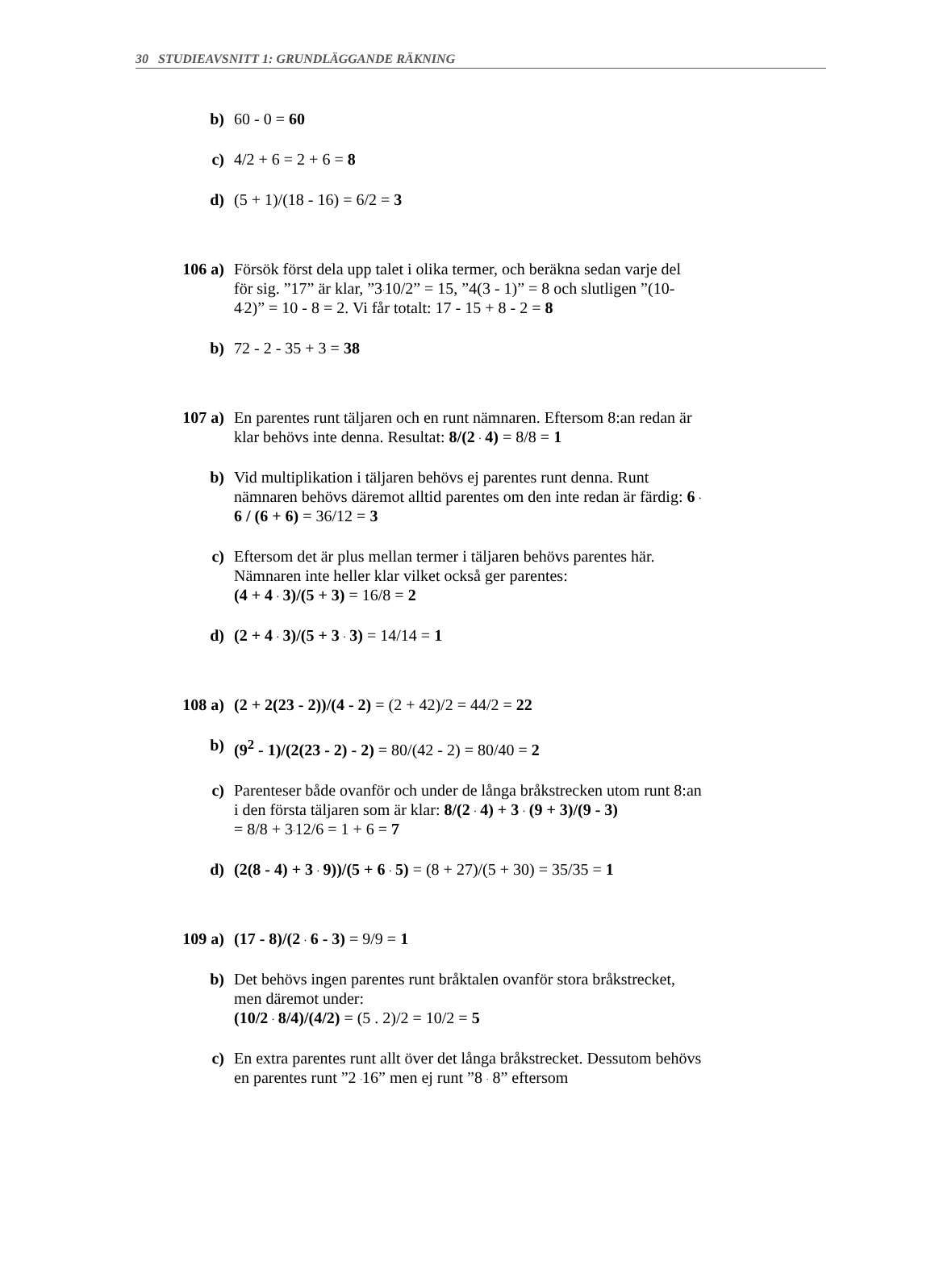30 STUDIEAVSNITT 1: GRUNDLÄGGANDE RÄKNING
b) 60 - 0 = 60
c) 4/2 + 6 = 2 + 6 = 8
d) (5 + 1)/(18 - 16) = 6/2 = 3
106 a) Försök först dela upp talet i olika termer, och beräkna sedan varje del för sig. ”17” är klar, ”3<sup>.</sup>10/2” = 15, ”4(3 - 1)” = 8 och slutligen ”(10-4<sup>.</sup>2)” = 10 - 8 = 2. Vi får totalt: 17 - 15 + 8 - 2 = 8
b) 72 - 2 - 35 + 3 = 38
107 a) En parentes runt täljaren och en runt nämnaren. Eftersom 8:an redan är klar behövs inte denna. Resultat: 8/(2 <sup>.</sup> 4) = 8/8 = 1
b) Vid multiplikation i täljaren behövs ej parentes runt denna. Runt nämnaren behövs däremot alltid parentes om den inte redan är färdig: 6 <sup>.</sup> 6 / (6 + 6) = 36/12 = 3
c) Eftersom det är plus mellan termer i täljaren behövs parentes här. Nämnaren inte heller klar vilket också ger parentes:
(4 + 4 <sup>.</sup> 3)/(5 + 3) = 16/8 = 2
d) (2 + 4 <sup>.</sup> 3)/(5 + 3 <sup>.</sup> 3) = 14/14 = 1
108 a) (2 + 2(23 - 2))/(4 - 2) = (2 + 42)/2 = 44/2 = 22
b) (9<sup>2</sup> - 1)/(2(23 - 2) - 2) = 80/(42 - 2) = 80/40 = 2
c) Parenteser både ovanför och under de långa bråkstrecken utom runt 8:an i den första täljaren som är klar: 8/(2 <sup>.</sup> 4) + 3 <sup>.</sup> (9 + 3)/(9 - 3)
= 8/8 + 3<sup>.</sup>12/6 = 1 + 6 = 7
d) (2(8 - 4) + 3 <sup>.</sup> 9))/(5 + 6 <sup>.</sup> 5) = (8 + 27)/(5 + 30) = 35/35 = 1
109 a) (17 - 8)/(2 <sup>.</sup> 6 - 3) = 9/9 = 1
b) Det behövs ingen parentes runt bråktalen ovanför stora bråkstrecket, men däremot under:
(10/2 <sup>.</sup> 8/4)/(4/2) = (5 . 2)/2 = 10/2 = 5
c) En extra parentes runt allt över det långa bråkstrecket. Dessutom behövs en parentes runt ”2 <sup>.</sup>16” men ej runt ”8 <sup>.</sup> 8” eftersom